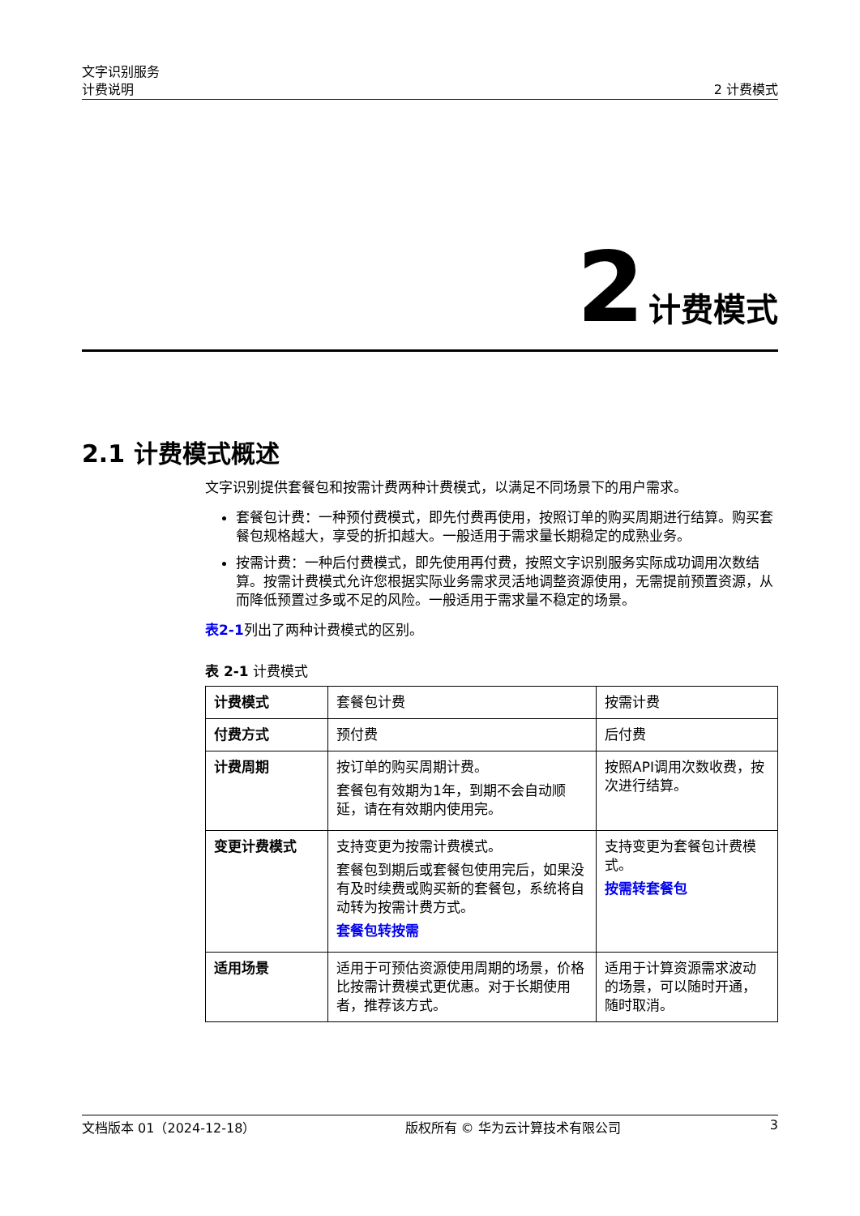文字识别服务
计费说明
2 计费模式
2 计费模式
2.1 计费模式概述
文字识别提供套餐包和按需计费两种计费模式，以满足不同场景下的用户需求。
套餐包计费：一种预付费模式，即先付费再使用，按照订单的购买周期进行结算。购买套餐包规格越大，享受的折扣越大。一般适用于需求量长期稳定的成熟业务。
按需计费：一种后付费模式，即先使用再付费，按照文字识别服务实际成功调用次数结算。按需计费模式允许您根据实际业务需求灵活地调整资源使用，无需提前预置资源，从而降低预置过多或不足的风险。一般适用于需求量不稳定的场景。
表2-1列出了两种计费模式的区别。
表 2-1 计费模式
| 计费模式 | 套餐包计费 | 按需计费 |
| 付费方式 | 预付费 | 后付费 |
| 计费周期 | 按订单的购买周期计费。 套餐包有效期为1年，到期不会自动顺延，请在有效期内使用完。 | 按照API调用次数收费，按次进行结算。 |
| 变更计费模式 | 支持变更为按需计费模式。 套餐包到期后或套餐包使用完后，如果没有及时续费或购买新的套餐包，系统将自动转为按需计费方式。 套餐包转按需 | 支持变更为套餐包计费模式。 按需转套餐包 |
| 适用场景 | 适用于可预估资源使用周期的场景，价格比按需计费模式更优惠。对于长期使用者，推荐该方式。 | 适用于计算资源需求波动的场景，可以随时开通，随时取消。 |
文档版本 01（2024-12-18） 版权所有 © 华为云计算技术有限公司 3